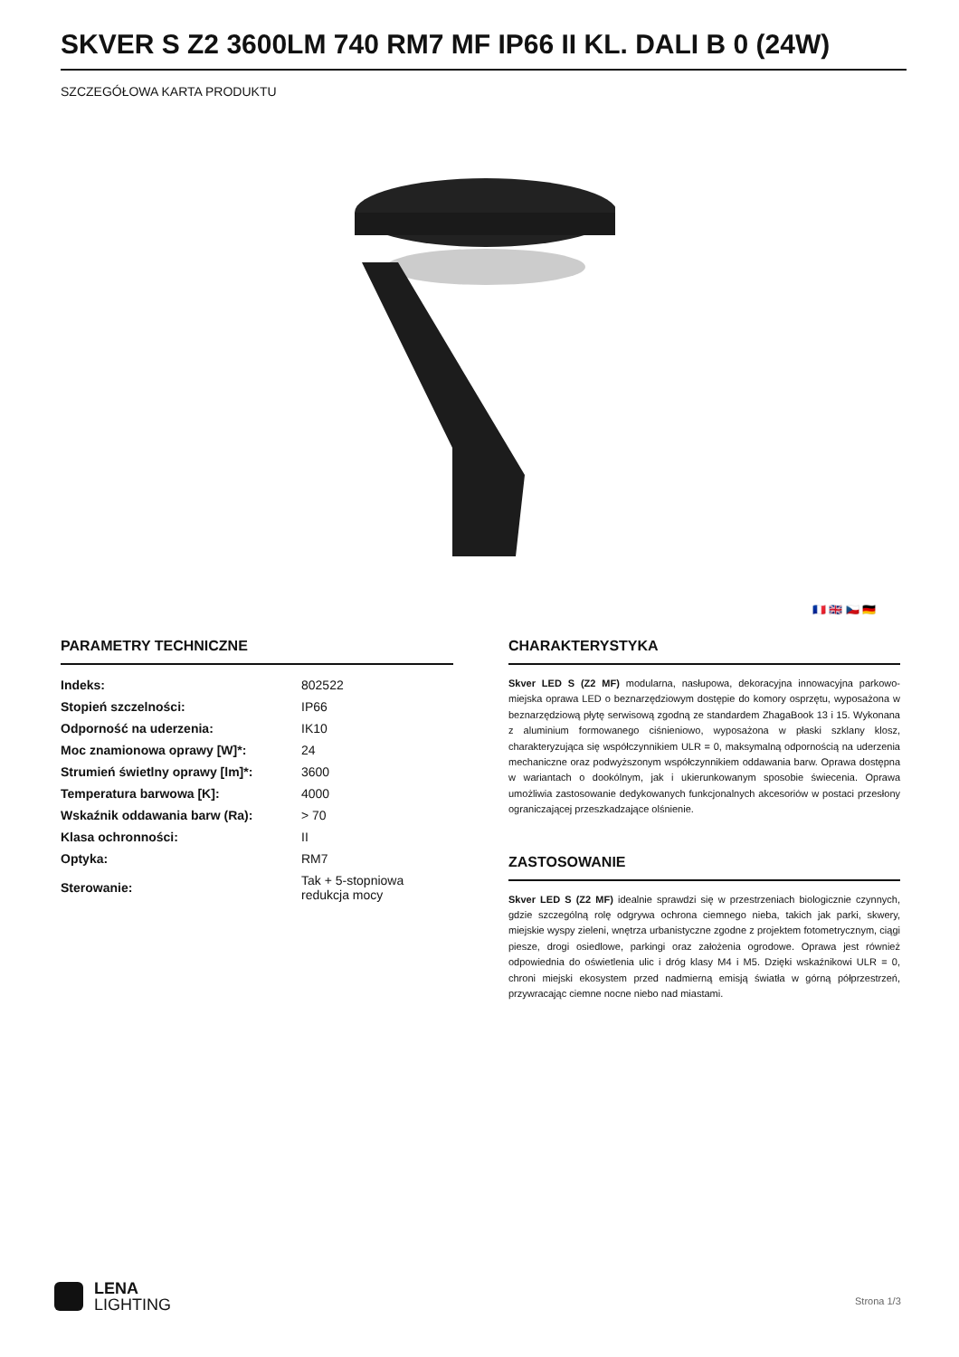SKVER S Z2 3600LM 740 RM7 MF IP66 II KL. DALI B 0 (24W)
SZCZEGÓŁOWA KARTA PRODUKTU
🇫🇷 🇬🇧 🇨🇿 🇩🇪
PARAMETRY TECHNICZNE
| Indeks: | 802522 |
| Stopień szczelności: | IP66 |
| Odporność na uderzenia: | IK10 |
| Moc znamionowa oprawy [W]*: | 24 |
| Strumień świetlny oprawy [lm]*: | 3600 |
| Temperatura barwowa [K]: | 4000 |
| Wskaźnik oddawania barw (Ra): | > 70 |
| Klasa ochronności: | II |
| Optyka: | RM7 |
| Sterowanie: | Tak + 5-stopniowa redukcja mocy |
CHARAKTERYSTYKA
Skver LED S (Z2 MF) modularna, nasłupowa, dekoracyjna innowacyjna parkowo-miejska oprawa LED o beznarzędziowym dostępie do komory osprzętu, wyposażona w beznarzędziową płytę serwisową zgodną ze standardem ZhagaBook 13 i 15. Wykonana z aluminium formowanego ciśnieniowo, wyposażona w płaski szklany klosz, charakteryzująca się współczynnikiem ULR = 0, maksymalną odpornością na uderzenia mechaniczne oraz podwyższonym współczynnikiem oddawania barw. Oprawa dostępna w wariantach o dookólnym, jak i ukierunkowanym sposobie świecenia. Oprawa umożliwia zastosowanie dedykowanych funkcjonalnych akcesoriów w postaci przesłony ograniczającej przeszkadzające olśnienie.
ZASTOSOWANIE
Skver LED S (Z2 MF) idealnie sprawdzi się w przestrzeniach biologicznie czynnych, gdzie szczególną rolę odgrywa ochrona ciemnego nieba, takich jak parki, skwery, miejskie wyspy zieleni, wnętrza urbanistyczne zgodne z projektem fotometrycznym, ciągi piesze, drogi osiedlowe, parkingi oraz założenia ogrodowe. Oprawa jest również odpowiednia do oświetlenia ulic i dróg klasy M4 i M5. Dzięki wskaźnikowi ULR = 0, chroni miejski ekosystem przed nadmierną emisją światła w górną półprzestrzeń, przywracając ciemne nocne niebo nad miastami.
LENA
LIGHTING
Strona 1/3